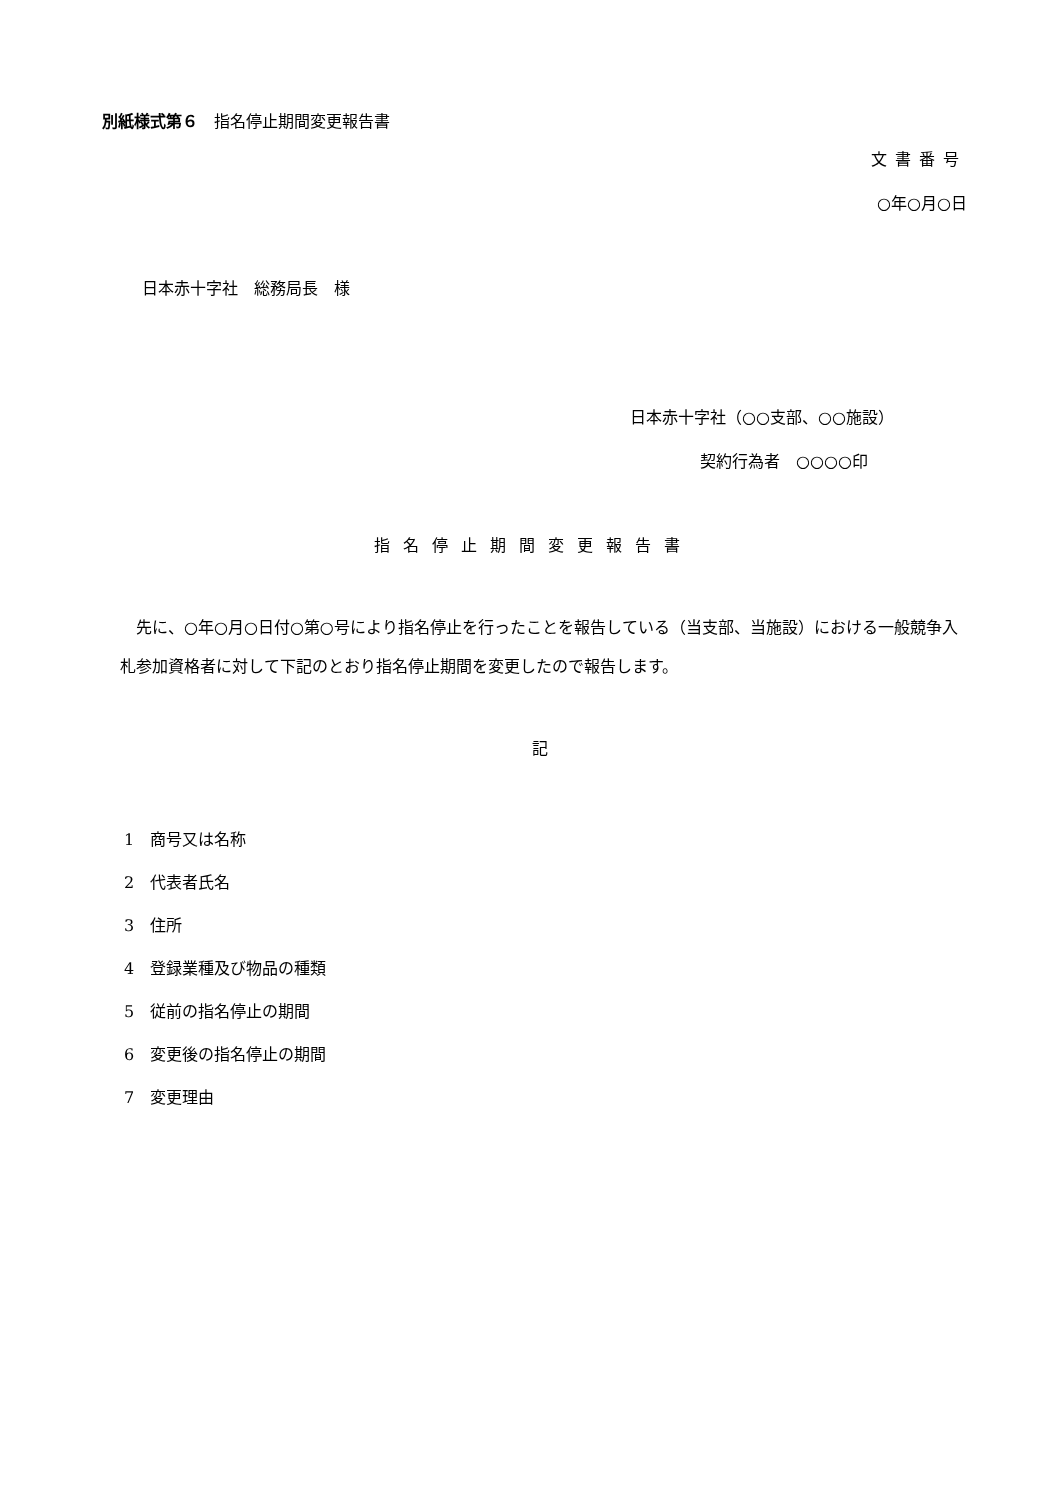別紙様式第６　指名停止期間変更報告書
文書番号
○年○月○日
日本赤十字社　総務局長　様
日本赤十字社（○○支部、○○施設）
契約行為者　○○○○印
指名停止期間変更報告書
　先に、○年○月○日付○第○号により指名停止を行ったことを報告している（当支部、当施設）における一般競争入札参加資格者に対して下記のとおり指名停止期間を変更したので報告します。
記
1　商号又は名称
2　代表者氏名
3　住所
4　登録業種及び物品の種類
5　従前の指名停止の期間
6　変更後の指名停止の期間
7　変更理由